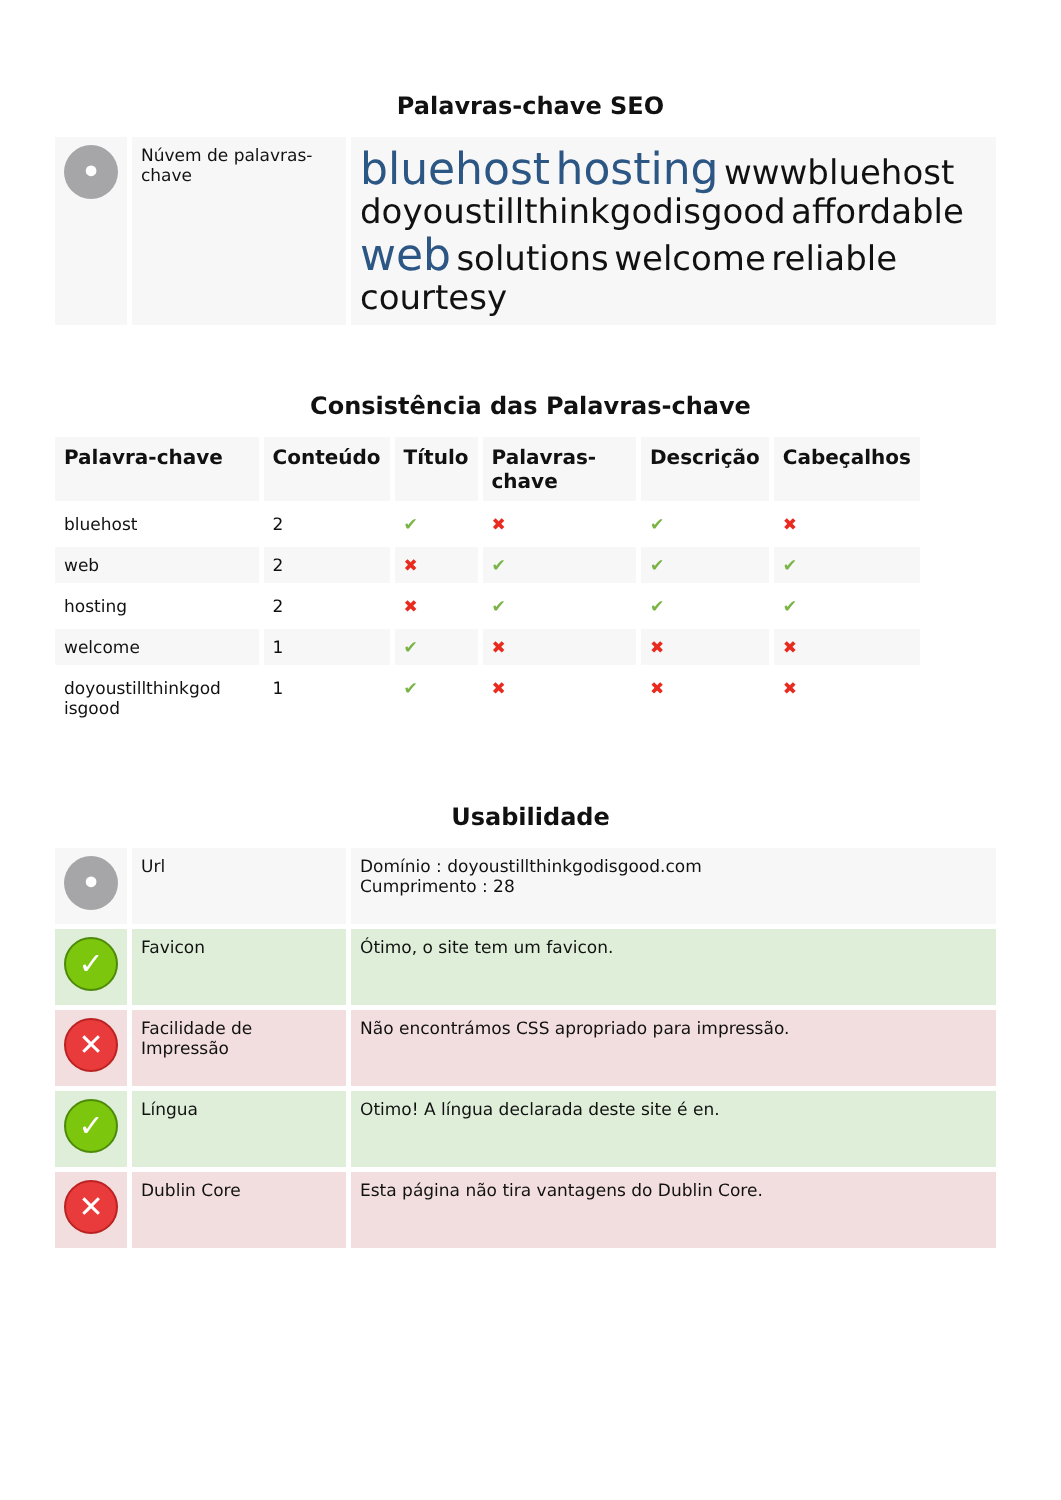Palavras-chave SEO
| • | Núvem de palavras-chave | bluehost hosting wwwbluehost doyoustillthinkgodisgood affordable web solutions welcome reliable courtesy |
Consistência das Palavras-chave
| Palavra-chave | Conteúdo | Título | Palavras-chave | Descrição | Cabeçalhos |
| --- | --- | --- | --- | --- | --- |
| bluehost | 2 | ✔ | ✖ | ✔ | ✖ |
| web | 2 | ✖ | ✔ | ✔ | ✔ |
| hosting | 2 | ✖ | ✔ | ✔ | ✔ |
| welcome | 1 | ✔ | ✖ | ✖ | ✖ |
| doyoustillthinkgod isgood | 1 | ✔ | ✖ | ✖ | ✖ |
Usabilidade
| • | Url | Domínio : doyoustillthinkgodisgood.com Cumprimento : 28 |
| ✓ | Favicon | Ótimo, o site tem um favicon. |
| ✕ | Facilidade de Impressão | Não encontrámos CSS apropriado para impressão. |
| ✓ | Língua | Otimo! A língua declarada deste site é en. |
| ✕ | Dublin Core | Esta página não tira vantagens do Dublin Core. |